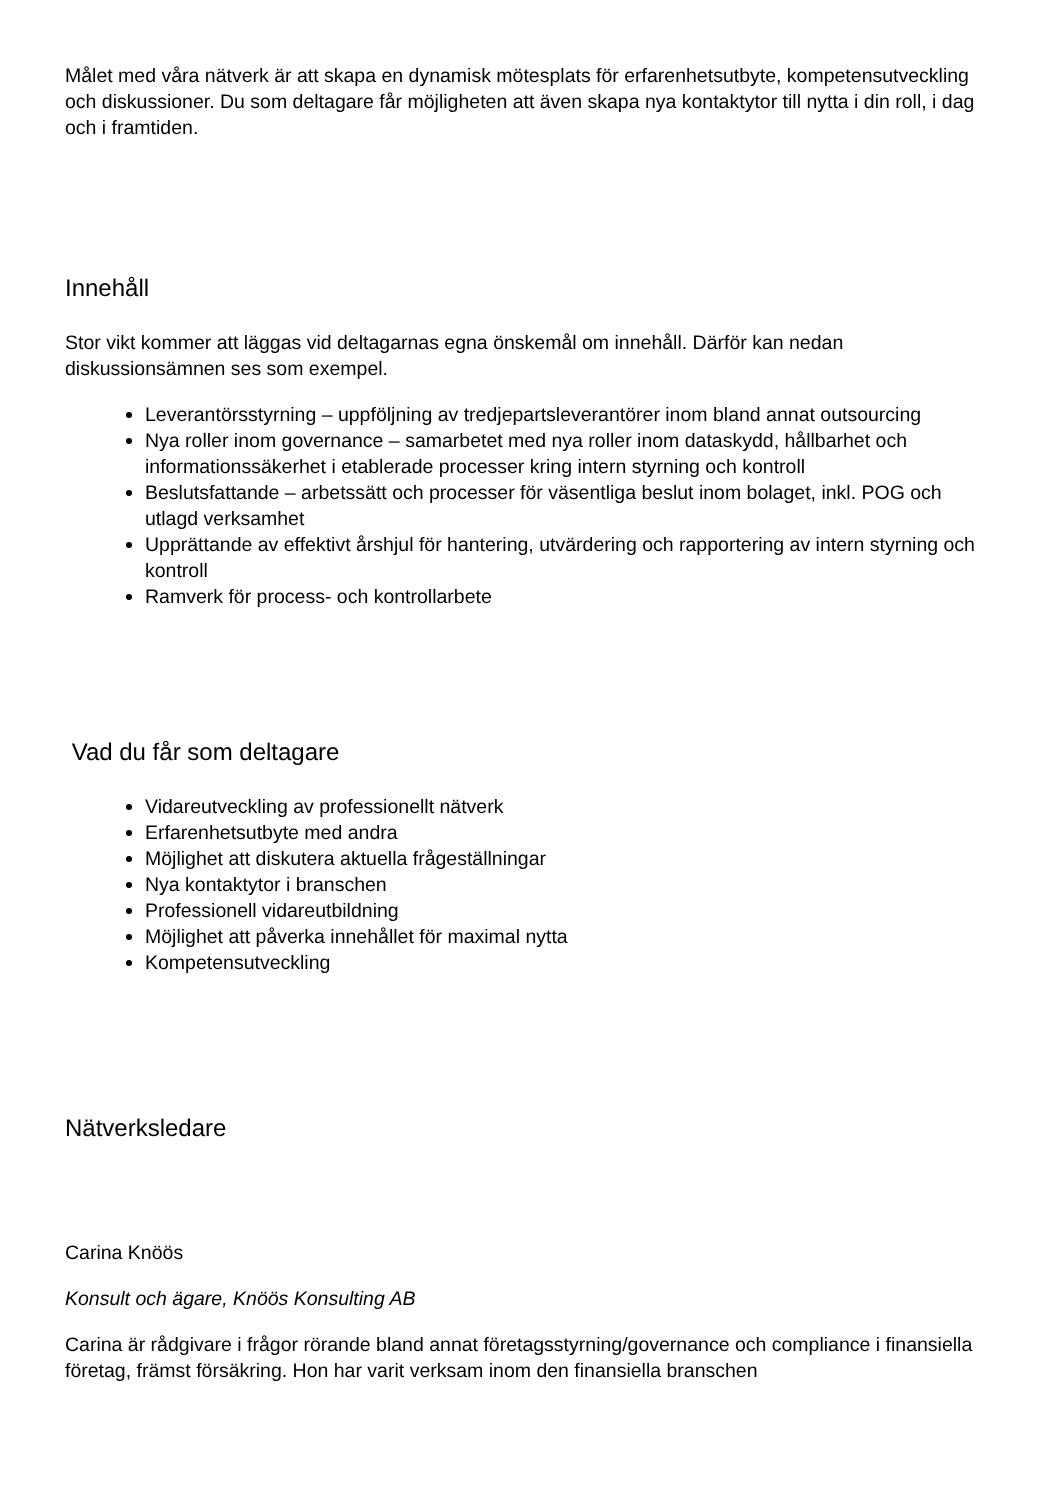Målet med våra nätverk är att skapa en dynamisk mötesplats för erfarenhetsutbyte, kompetensutveckling och diskussioner. Du som deltagare får möjligheten att även skapa nya kontaktytor till nytta i din roll, i dag och i framtiden.
Innehåll
Stor vikt kommer att läggas vid deltagarnas egna önskemål om innehåll. Därför kan nedan diskussionsämnen ses som exempel.
Leverantörsstyrning – uppföljning av tredjepartsleverantörer inom bland annat outsourcing
Nya roller inom governance – samarbetet med nya roller inom dataskydd, hållbarhet och informationssäkerhet i etablerade processer kring intern styrning och kontroll
Beslutsfattande – arbetssätt och processer för väsentliga beslut inom bolaget, inkl. POG och utlagd verksamhet
Upprättande av effektivt årshjul för hantering, utvärdering och rapportering av intern styrning och kontroll
Ramverk för process- och kontrollarbete
Vad du får som deltagare
Vidareutveckling av professionellt nätverk
Erfarenhetsutbyte med andra
Möjlighet att diskutera aktuella frågeställningar
Nya kontaktytor i branschen
Professionell vidareutbildning
Möjlighet att påverka innehållet för maximal nytta
Kompetensutveckling
Nätverksledare
Carina Knöös
Konsult och ägare, Knöös Konsulting AB
Carina är rådgivare i frågor rörande bland annat företagsstyrning/governance och compliance i finansiella företag, främst försäkring. Hon har varit verksam inom den finansiella branschen